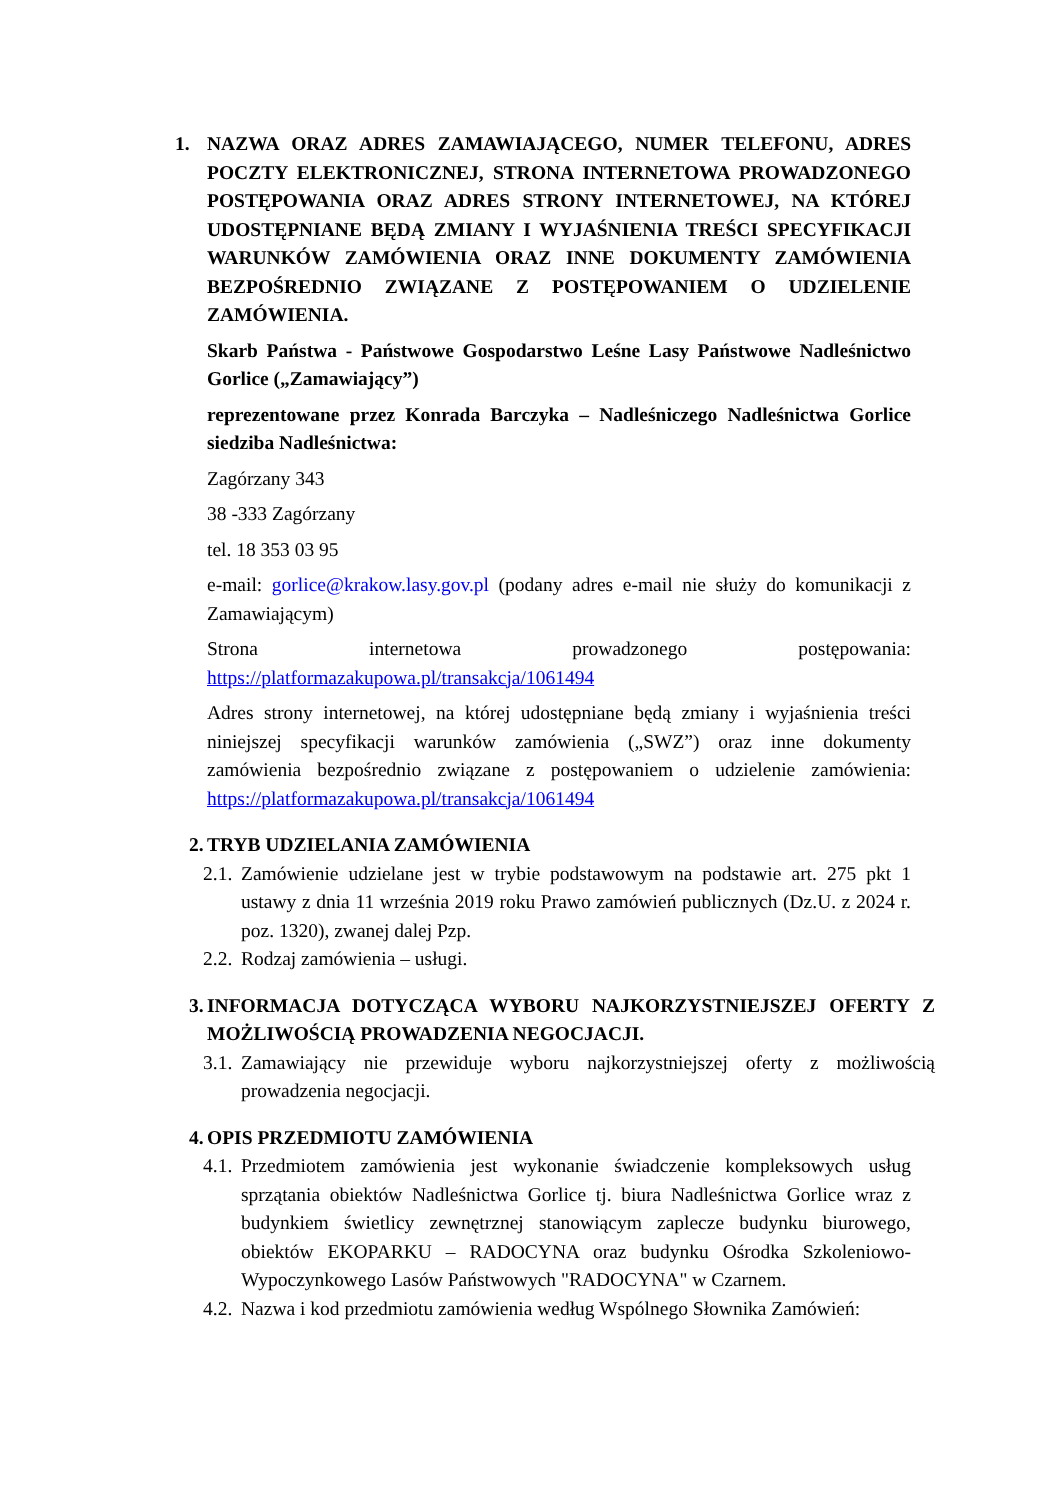1. NAZWA ORAZ ADRES ZAMAWIAJĄCEGO, NUMER TELEFONU, ADRES POCZTY ELEKTRONICZNEJ, STRONA INTERNETOWA PROWADZONEGO POSTĘPOWANIA ORAZ ADRES STRONY INTERNETOWEJ, NA KTÓREJ UDOSTĘPNIANE BĘDĄ ZMIANY I WYJAŚNIENIA TREŚCI SPECYFIKACJI WARUNKÓW ZAMÓWIENIA ORAZ INNE DOKUMENTY ZAMÓWIENIA BEZPOŚREDNIO ZWIĄZANE Z POSTĘPOWANIEM O UDZIELENIE ZAMÓWIENIA.
Skarb Państwa - Państwowe Gospodarstwo Leśne Lasy Państwowe Nadleśnictwo Gorlice („Zamawiający”)
reprezentowane przez Konrada Barczyka – Nadleśniczego Nadleśnictwa Gorlice siedziba Nadleśnictwa:
Zagórzany 343
38 -333 Zagórzany
tel. 18 353 03 95
e-mail: gorlice@krakow.lasy.gov.pl (podany adres e-mail nie służy do komunikacji z Zamawiającym)
Strona internetowa prowadzonego postępowania:
https://platformazakupowa.pl/transakcja/1061494
Adres strony internetowej, na której udostępniane będą zmiany i wyjaśnienia treści niniejszej specyfikacji warunków zamówienia („SWZ”) oraz inne dokumenty zamówienia bezpośrednio związane z postępowaniem o udzielenie zamówienia: https://platformazakupowa.pl/transakcja/1061494
2. TRYB UDZIELANIA ZAMÓWIENIA
2.1.
Zamówienie udzielane jest w trybie podstawowym na podstawie art. 275 pkt 1 ustawy z dnia 11 września 2019 roku Prawo zamówień publicznych (Dz.U. z 2024 r. poz. 1320), zwanej dalej Pzp.
2.2.
Rodzaj zamówienia – usługi.
3.
INFORMACJA DOTYCZĄCA WYBORU NAJKORZYSTNIEJSZEJ OFERTY Z MOŻLIWOŚCIĄ PROWADZENIA NEGOCJACJI.
3.1.
Zamawiający nie przewiduje wyboru najkorzystniejszej oferty z możliwością prowadzenia negocjacji.
4. OPIS PRZEDMIOTU ZAMÓWIENIA
4.1.
Przedmiotem zamówienia jest wykonanie świadczenie kompleksowych usług sprzątania obiektów Nadleśnictwa Gorlice tj. biura Nadleśnictwa Gorlice wraz z budynkiem świetlicy zewnętrznej stanowiącym zaplecze budynku biurowego, obiektów EKOPARKU – RADOCYNA oraz budynku Ośrodka Szkoleniowo-Wypoczynkowego Lasów Państwowych "RADOCYNA" w Czarnem.
4.2.
Nazwa i kod przedmiotu zamówienia według Wspólnego Słownika Zamówień: